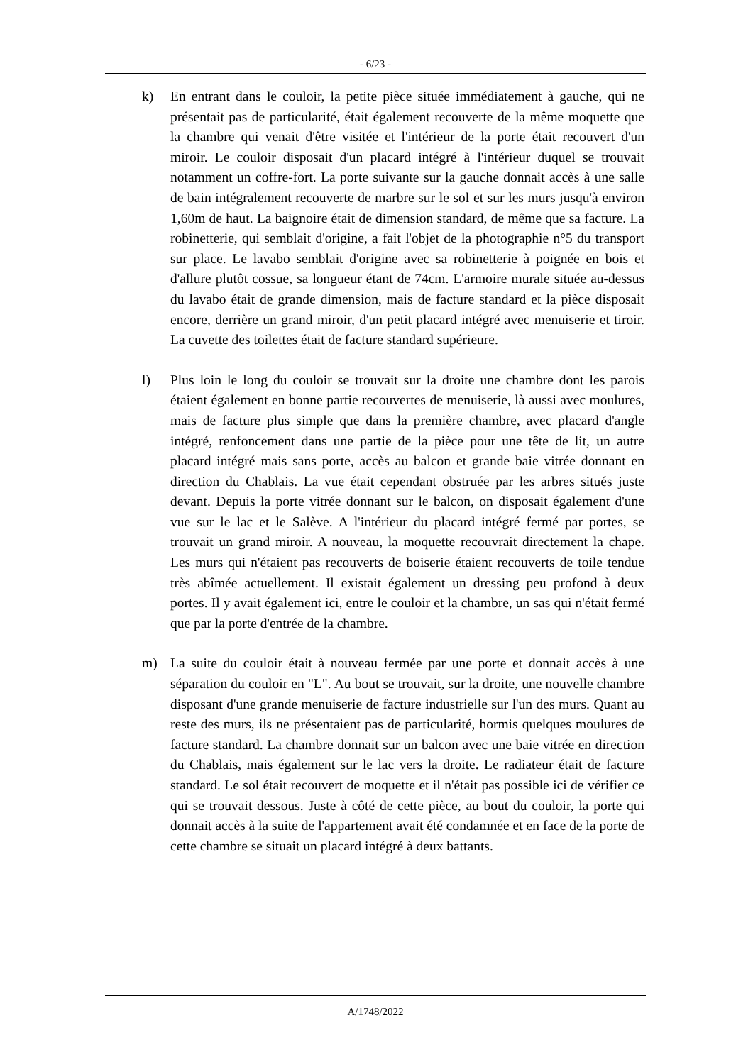- 6/23 -
k) En entrant dans le couloir, la petite pièce située immédiatement à gauche, qui ne présentait pas de particularité, était également recouverte de la même moquette que la chambre qui venait d'être visitée et l'intérieur de la porte était recouvert d'un miroir. Le couloir disposait d'un placard intégré à l'intérieur duquel se trouvait notamment un coffre-fort. La porte suivante sur la gauche donnait accès à une salle de bain intégralement recouverte de marbre sur le sol et sur les murs jusqu'à environ 1,60m de haut. La baignoire était de dimension standard, de même que sa facture. La robinetterie, qui semblait d'origine, a fait l'objet de la photographie n°5 du transport sur place. Le lavabo semblait d'origine avec sa robinetterie à poignée en bois et d'allure plutôt cossue, sa longueur étant de 74cm. L'armoire murale située au-dessus du lavabo était de grande dimension, mais de facture standard et la pièce disposait encore, derrière un grand miroir, d'un petit placard intégré avec menuiserie et tiroir. La cuvette des toilettes était de facture standard supérieure.
l) Plus loin le long du couloir se trouvait sur la droite une chambre dont les parois étaient également en bonne partie recouvertes de menuiserie, là aussi avec moulures, mais de facture plus simple que dans la première chambre, avec placard d'angle intégré, renfoncement dans une partie de la pièce pour une tête de lit, un autre placard intégré mais sans porte, accès au balcon et grande baie vitrée donnant en direction du Chablais. La vue était cependant obstruée par les arbres situés juste devant. Depuis la porte vitrée donnant sur le balcon, on disposait également d'une vue sur le lac et le Salève. A l'intérieur du placard intégré fermé par portes, se trouvait un grand miroir. A nouveau, la moquette recouvrait directement la chape. Les murs qui n'étaient pas recouverts de boiserie étaient recouverts de toile tendue très abîmée actuellement. Il existait également un dressing peu profond à deux portes. Il y avait également ici, entre le couloir et la chambre, un sas qui n'était fermé que par la porte d'entrée de la chambre.
m) La suite du couloir était à nouveau fermée par une porte et donnait accès à une séparation du couloir en "L". Au bout se trouvait, sur la droite, une nouvelle chambre disposant d'une grande menuiserie de facture industrielle sur l'un des murs. Quant au reste des murs, ils ne présentaient pas de particularité, hormis quelques moulures de facture standard. La chambre donnait sur un balcon avec une baie vitrée en direction du Chablais, mais également sur le lac vers la droite. Le radiateur était de facture standard. Le sol était recouvert de moquette et il n'était pas possible ici de vérifier ce qui se trouvait dessous. Juste à côté de cette pièce, au bout du couloir, la porte qui donnait accès à la suite de l'appartement avait été condamnée et en face de la porte de cette chambre se situait un placard intégré à deux battants.
A/1748/2022